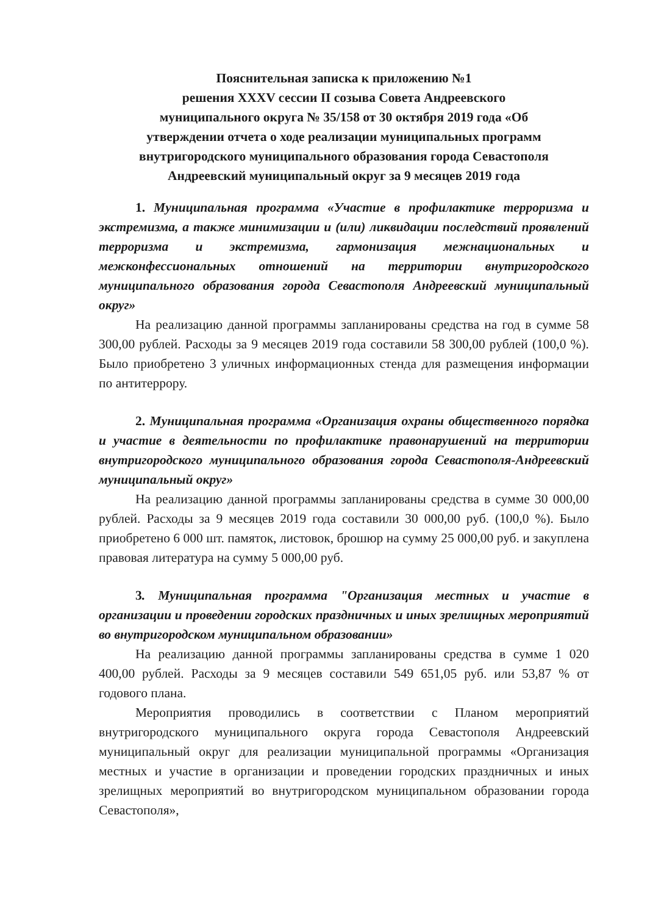Пояснительная записка к приложению №1
решения XXXV сессии II созыва Совета Андреевского
муниципального округа № 35/158 от 30 октября 2019 года «Об
утверждении отчета о ходе реализации муниципальных программ
внутригородского муниципального образования города Севастополя
Андреевский муниципальный округ за 9 месяцев 2019 года
1. Муниципальная программа «Участие в профилактике терроризма и экстремизма, а также минимизации и (или) ликвидации последствий проявлений терроризма и экстремизма, гармонизация межнациональных и межконфессиональных отношений на территории внутригородского муниципального образования города Севастополя Андреевский муниципальный округ»
На реализацию данной программы запланированы средства на год в сумме 58 300,00 рублей. Расходы за 9 месяцев 2019 года составили 58 300,00 рублей (100,0 %). Было приобретено 3 уличных информационных стенда для размещения информации по антитеррору.
2. Муниципальная программа «Организация охраны общественного порядка и участие в деятельности по профилактике правонарушений на территории внутригородского муниципального образования города Севастополя-Андреевский муниципальный округ»
На реализацию данной программы запланированы средства в сумме 30 000,00 рублей. Расходы за 9 месяцев 2019 года составили 30 000,00 руб. (100,0 %). Было приобретено 6 000 шт. памяток, листовок, брошюр на сумму 25 000,00 руб. и закуплена правовая литература на сумму 5 000,00 руб.
3. Муниципальная программа "Организация местных и участие в организации и проведении городских праздничных и иных зрелищных мероприятий во внутригородском муниципальном образовании»
На реализацию данной программы запланированы средства в сумме 1 020 400,00 рублей. Расходы за 9 месяцев составили 549 651,05 руб. или 53,87 % от годового плана.
Мероприятия проводились в соответствии с Планом мероприятий внутригородского муниципального округа города Севастополя Андреевский муниципальный округ для реализации муниципальной программы «Организация местных и участие в организации и проведении городских праздничных и иных зрелищных мероприятий во внутригородском муниципальном образовании города Севастополя»,